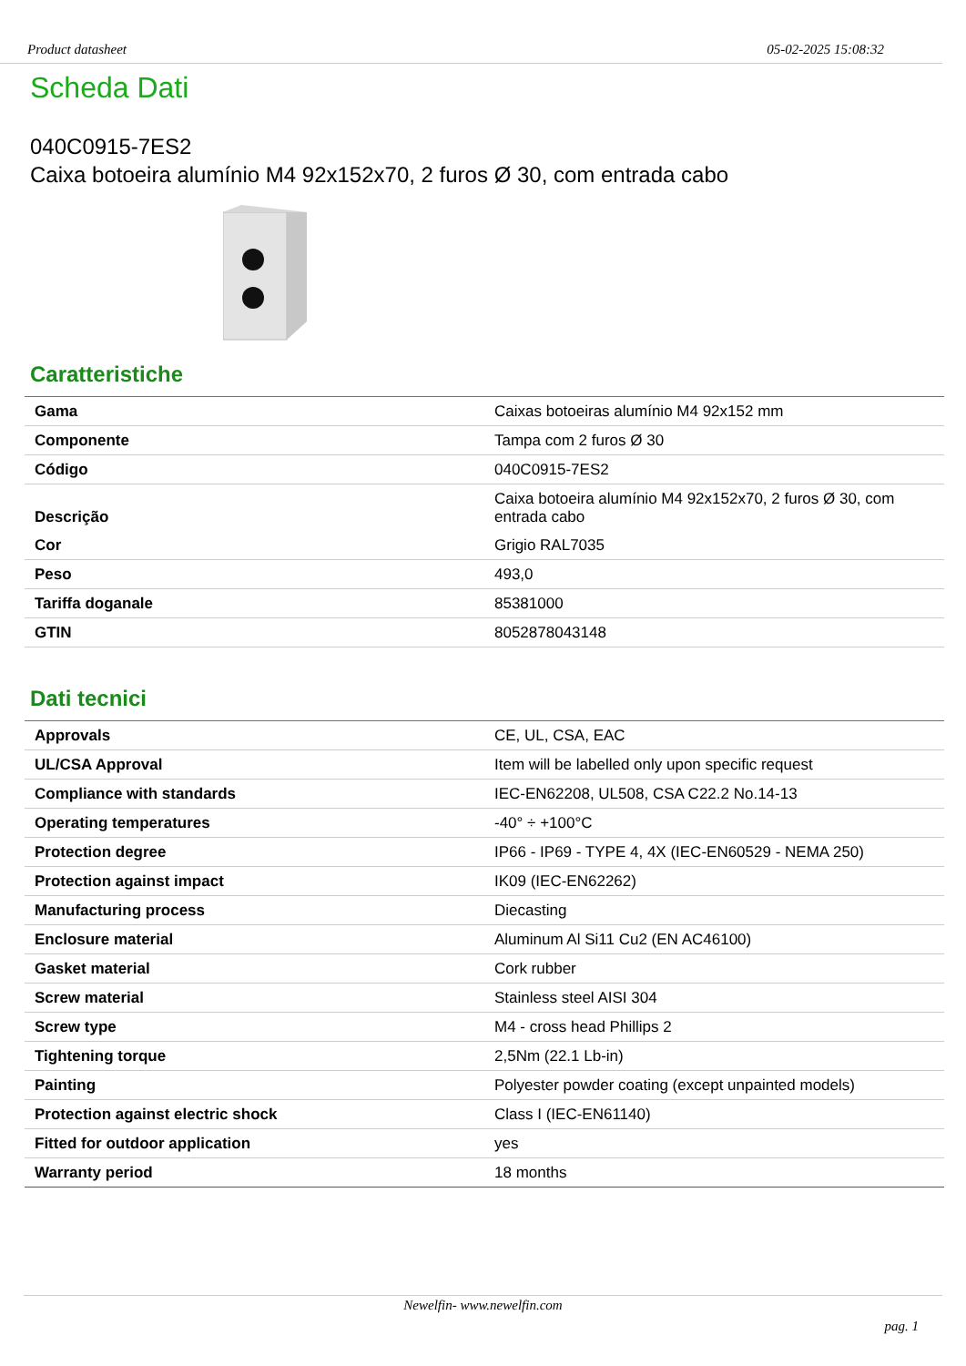Product datasheet 05-02-2025 15:08:32
Scheda Dati
040C0915-7ES2
Caixa botoeira alumínio M4 92x152x70, 2 furos Ø 30, com entrada cabo
Caratteristiche
| Gama | Caixas botoeiras alumínio M4 92x152 mm |
| Componente | Tampa com 2 furos Ø 30 |
| Código | 040C0915-7ES2 |
| Descrição | Caixa botoeira alumínio M4 92x152x70, 2 furos Ø 30, com entrada cabo |
| Cor | Grigio RAL7035 |
| Peso | 493,0 |
| Tariffa doganale | 85381000 |
| GTIN | 8052878043148 |
Dati tecnici
| Approvals | CE, UL, CSA, EAC |
| UL/CSA Approval | Item will be labelled only upon specific request |
| Compliance with standards | IEC-EN62208, UL508, CSA C22.2 No.14-13 |
| Operating temperatures | -40° ÷ +100°C |
| Protection degree | IP66 - IP69 - TYPE 4, 4X (IEC-EN60529 - NEMA 250) |
| Protection against impact | IK09 (IEC-EN62262) |
| Manufacturing process | Diecasting |
| Enclosure material | Aluminum Al Si11 Cu2 (EN AC46100) |
| Gasket material | Cork rubber |
| Screw material | Stainless steel AISI 304 |
| Screw type | M4 - cross head Phillips 2 |
| Tightening torque | 2,5Nm (22.1 Lb-in) |
| Painting | Polyester powder coating (except unpainted models) |
| Protection against electric shock | Class I (IEC-EN61140) |
| Fitted for outdoor application | yes |
| Warranty period | 18 months |
Newelfin- www.newelfin.com
pag. 1